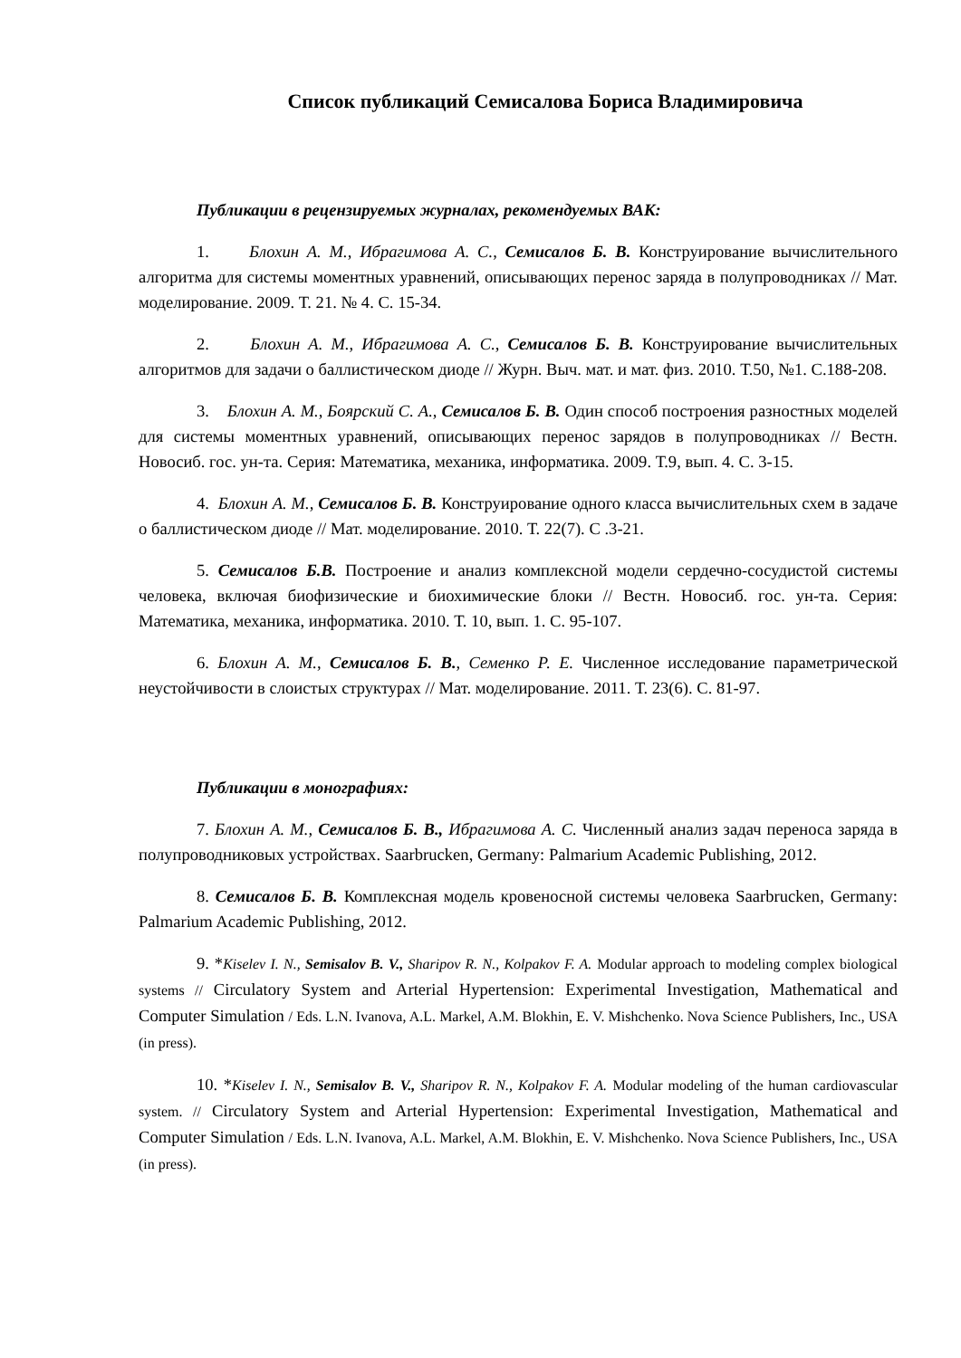Список публикаций Семисалова Бориса Владимировича
Публикации в рецензируемых журналах, рекомендуемых ВАК:
1. Блохин А. М., Ибрагимова А. С., Семисалов Б. В. Конструирование вычислительного алгоритма для системы моментных уравнений, описывающих перенос заряда в полупроводниках // Мат. моделирование. 2009. Т. 21. № 4. С. 15-34.
2. Блохин А. М., Ибрагимова А. С., Семисалов Б. В. Конструирование вычислительных алгоритмов для задачи о баллистическом диоде // Журн. Выч. мат. и мат. физ. 2010. Т.50, №1. С.188-208.
3. Блохин А. М., Боярский С. А., Семисалов Б. В. Один способ построения разностных моделей для системы моментных уравнений, описывающих перенос зарядов в полупроводниках // Вестн. Новосиб. гос. ун-та. Серия: Математика, механика, информатика. 2009. Т.9, вып. 4. С. 3-15.
4. Блохин А. М., Семисалов Б. В. Конструирование одного класса вычислительных схем в задаче о баллистическом диоде // Мат. моделирование. 2010. Т. 22(7). С .3-21.
5. Семисалов Б.В. Построение и анализ комплексной модели сердечно-сосудистой системы человека, включая биофизические и биохимические блоки // Вестн. Новосиб. гос. ун-та. Серия: Математика, механика, информатика. 2010. Т. 10, вып. 1. С. 95-107.
6. Блохин А. М., Семисалов Б. В., Семенко Р. Е. Численное исследование параметрической неустойчивости в слоистых структурах // Мат. моделирование. 2011. Т. 23(6). С. 81-97.
Публикации в монографиях:
7. Блохин А. М., Семисалов Б. В., Ибрагимова А. С. Численный анализ задач переноса заряда в полупроводниковых устройствах. Saarbrucken, Germany: Palmarium Academic Publishing, 2012.
8. Семисалов Б. В. Комплексная модель кровеносной системы человека Saarbrucken, Germany: Palmarium Academic Publishing, 2012.
9. *Kiselev I. N., Semisalov B. V., Sharipov R. N., Kolpakov F. A. Modular approach to modeling complex biological systems // Circulatory System and Arterial Hypertension: Experimental Investigation, Mathematical and Computer Simulation / Eds. L.N. Ivanova, A.L. Markel, A.M. Blokhin, E. V. Mishchenko. Nova Science Publishers, Inc., USA (in press).
10. *Kiselev I. N., Semisalov B. V., Sharipov R. N., Kolpakov F. A. Modular modeling of the human cardiovascular system. // Circulatory System and Arterial Hypertension: Experimental Investigation, Mathematical and Computer Simulation / Eds. L.N. Ivanova, A.L. Markel, A.M. Blokhin, E. V. Mishchenko. Nova Science Publishers, Inc., USA (in press).